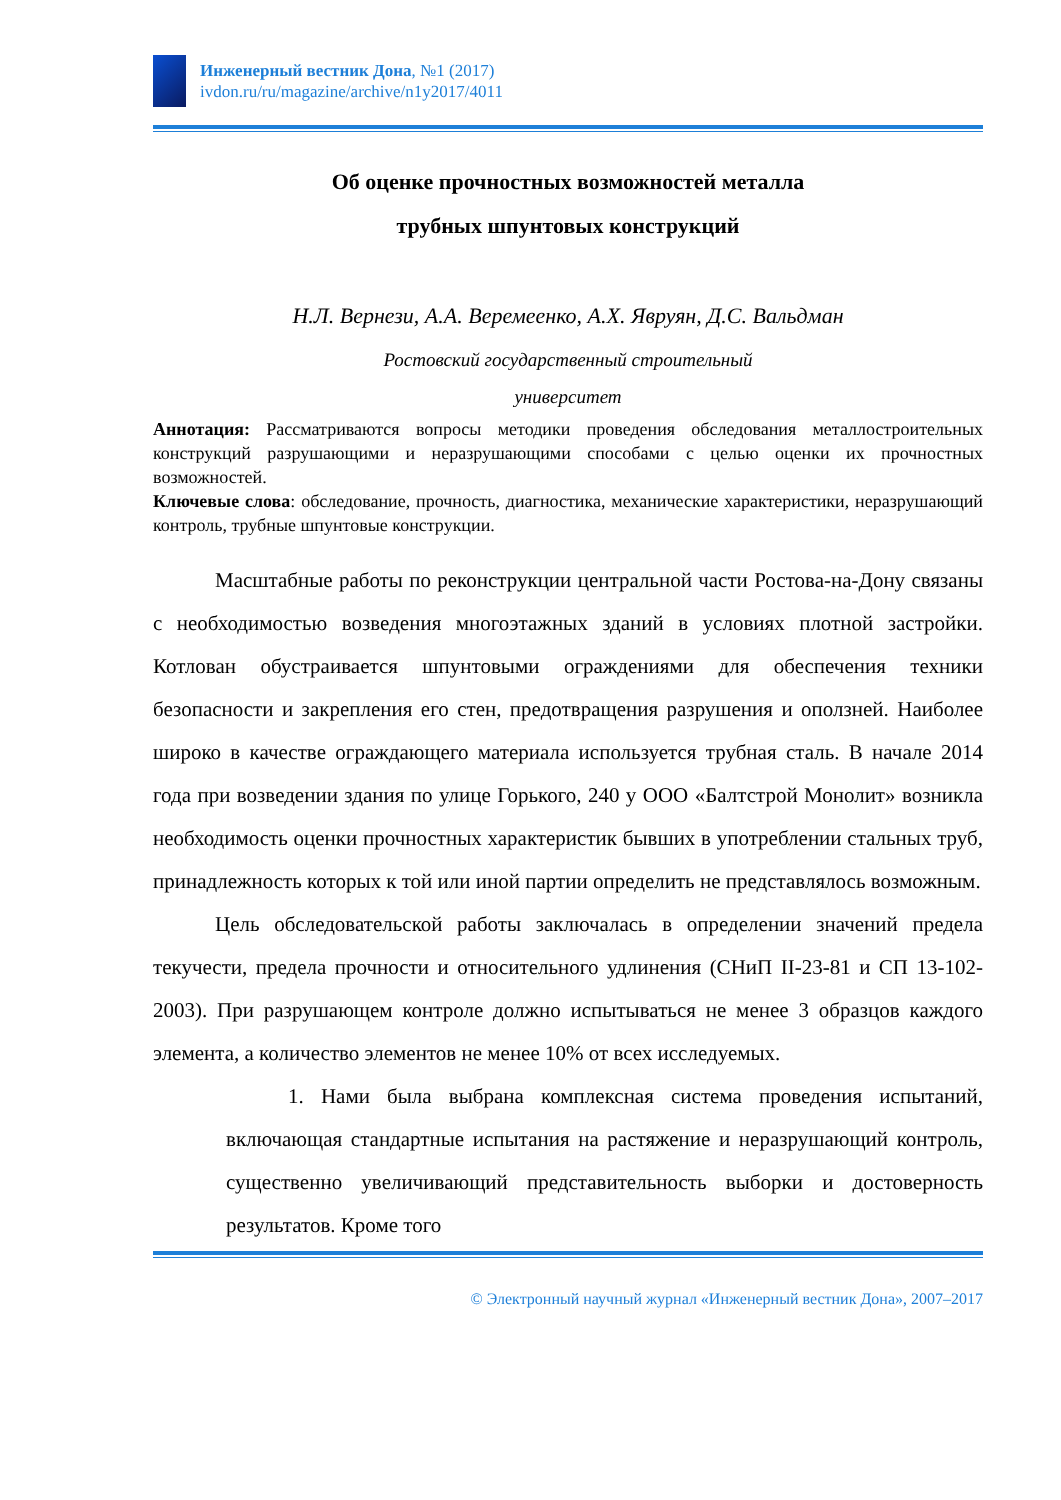Инженерный вестник Дона, №1 (2017)
ivdon.ru/ru/magazine/archive/n1y2017/4011
Об оценке прочностных возможностей металла
трубных шпунтовых конструкций
Н.Л. Вернези, А.А. Веремеенко, А.Х. Явруян, Д.С. Вальдман
Ростовский государственный строительный
университет
Аннотация: Рассматриваются вопросы методики проведения обследования металлостроительных конструкций разрушающими и неразрушающими способами с целью оценки их прочностных возможностей.
Ключевые слова: обследование, прочность, диагностика, механические характеристики, неразрушающий контроль, трубные шпунтовые конструкции.
Масштабные работы по реконструкции центральной части Ростова-на-Дону связаны с необходимостью возведения многоэтажных зданий в условиях плотной застройки. Котлован обустраивается шпунтовыми ограждениями для обеспечения техники безопасности и закрепления его стен, предотвращения разрушения и оползней. Наиболее широко в качестве ограждающего материала используется трубная сталь. В начале 2014 года при возведении здания по улице Горького, 240 у ООО «Балтстрой Монолит» возникла необходимость оценки прочностных характеристик бывших в употреблении стальных труб, принадлежность которых к той или иной партии определить не представлялось возможным.
Цель обследовательской работы заключалась в определении значений предела текучести, предела прочности и относительного удлинения (СНиП II-23-81 и СП 13-102-2003). При разрушающем контроле должно испытываться не менее 3 образцов каждого элемента, а количество элементов не менее 10% от всех исследуемых.
1. Нами была выбрана комплексная система проведения испытаний, включающая стандартные испытания на растяжение и неразрушающий контроль, существенно увеличивающий представительность выборки и достоверность результатов. Кроме того
© Электронный научный журнал «Инженерный вестник Дона», 2007–2017